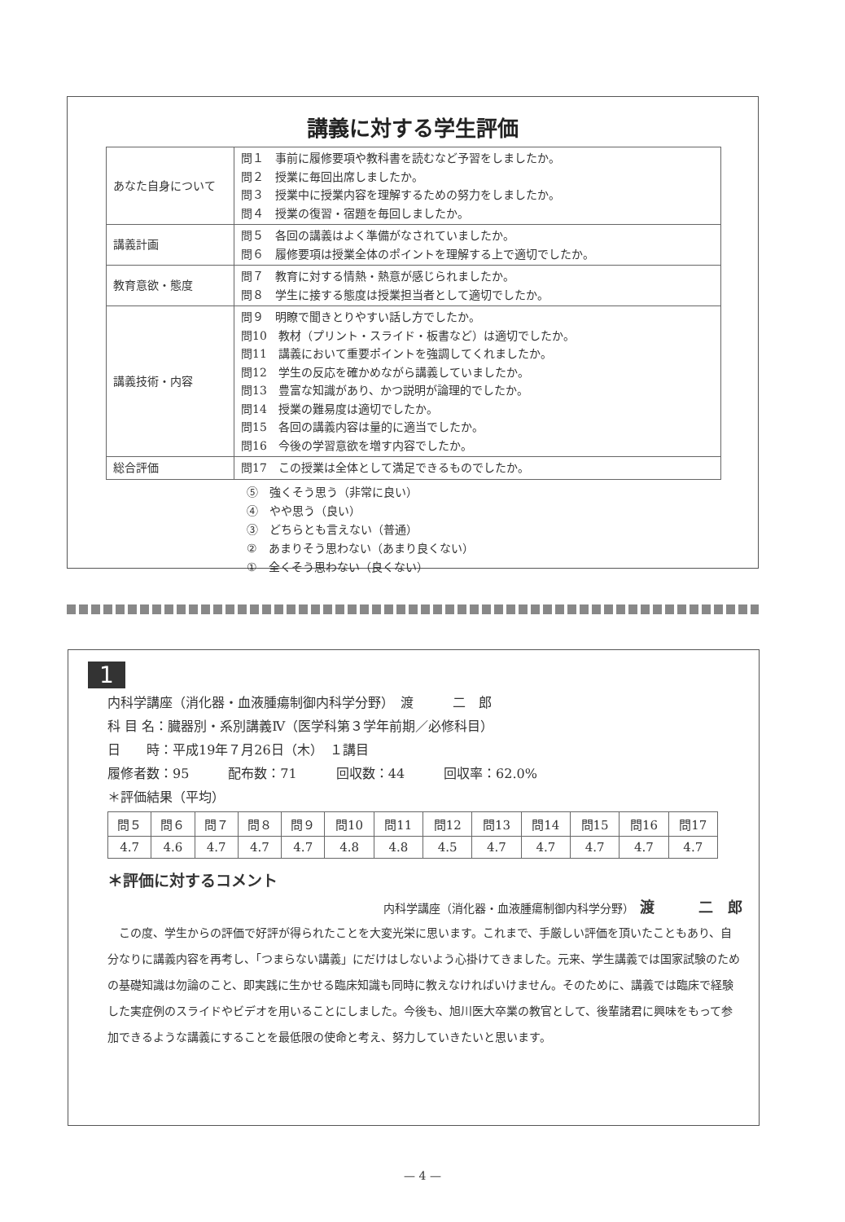講義に対する学生評価
| あなた自身について | 問１ 事前に履修要項や教科書を読むなど予習をしましたか。 問２ 授業に毎回出席しましたか。 問３ 授業中に授業内容を理解するための努力をしましたか。 問４ 授業の復習・宿題を毎回しましたか。 |
| 講義計画 | 問５ 各回の講義はよく準備がなされていましたか。 問６ 履修要項は授業全体のポイントを理解する上で適切でしたか。 |
| 教育意欲・態度 | 問７ 教育に対する情熱・熱意が感じられましたか。 問８ 学生に接する態度は授業担当者として適切でしたか。 |
| 講義技術・内容 | 問９ 明瞭で聞きとりやすい話し方でしたか。 問10 教材（プリント・スライド・板書など）は適切でしたか。 問11 講義において重要ポイントを強調してくれましたか。 問12 学生の反応を確かめながら講義していましたか。 問13 豊富な知識があり、かつ説明が論理的でしたか。 問14 授業の難易度は適切でしたか。 問15 各回の講義内容は量的に適当でしたか。 問16 今後の学習意欲を増す内容でしたか。 |
| 総合評価 | 問17 この授業は全体として満足できるものでしたか。 |
⑤　強くそう思う（非常に良い）
④　やや思う（良い）
③　どちらとも言えない（普通）
②　あまりそう思わない（あまり良くない）
①　全くそう思わない（良くない）
1
内科学講座（消化器・血液腫瘍制御内科学分野）　渡　　　二　郎
科 目 名：臓器別・系別講義Ⅳ（医学科第３学年前期／必修科目）
日　　時：平成19年７月26日（木）　１講目
履修者数：95　　　配布数：71　　　回収数：44　　　回収率：62.0%
＊評価結果（平均）
| 問５ | 問６ | 問７ | 問８ | 問９ | 問10 | 問11 | 問12 | 問13 | 問14 | 問15 | 問16 | 問17 |
| --- | --- | --- | --- | --- | --- | --- | --- | --- | --- | --- | --- | --- |
| 4.7 | 4.6 | 4.7 | 4.7 | 4.7 | 4.8 | 4.8 | 4.5 | 4.7 | 4.7 | 4.7 | 4.7 | 4.7 |
＊評価に対するコメント
内科学講座（消化器・血液腫瘍制御内科学分野）　渡　　　二　郎
この度、学生からの評価で好評が得られたことを大変光栄に思います。これまで、手厳しい評価を頂いたこともあり、自分なりに講義内容を再考し、「つまらない講義」にだけはしないよう心掛けてきました。元来、学生講義では国家試験のための基礎知識は勿論のこと、即実践に生かせる臨床知識も同時に教えなければいけません。そのために、講義では臨床で経験した実症例のスライドやビデオを用いることにしました。今後も、旭川医大卒業の教官として、後輩諸君に興味をもって参加できるような講義にすることを最低限の使命と考え、努力していきたいと思います。
— 4 —